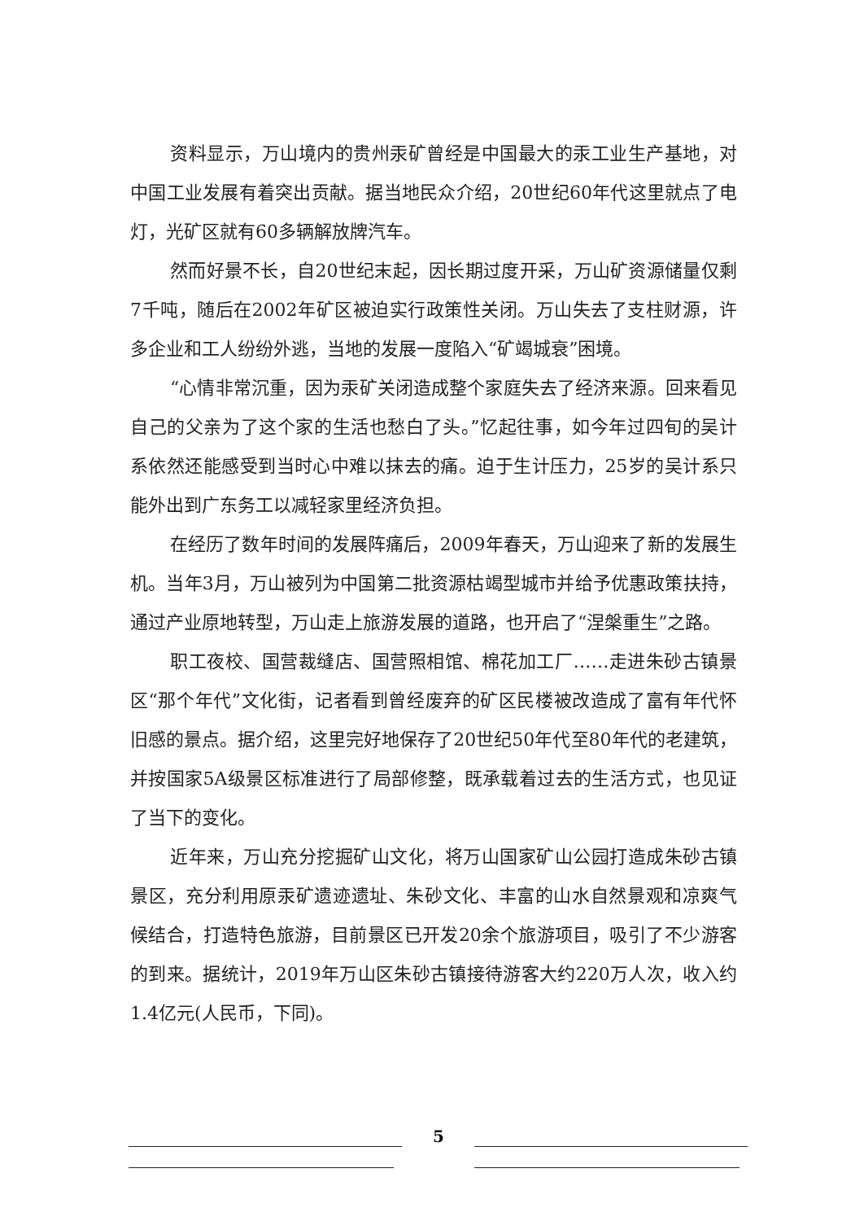资料显示，万山境内的贵州汞矿曾经是中国最大的汞工业生产基地，对中国工业发展有着突出贡献。据当地民众介绍，20世纪60年代这里就点了电灯，光矿区就有60多辆解放牌汽车。
然而好景不长，自20世纪末起，因长期过度开采，万山矿资源储量仅剩7千吨，随后在2002年矿区被迫实行政策性关闭。万山失去了支柱财源，许多企业和工人纷纷外逃，当地的发展一度陷入“矿竭城衰”困境。
“心情非常沉重，因为汞矿关闭造成整个家庭失去了经济来源。回来看见自己的父亲为了这个家的生活也愁白了头。”忆起往事，如今年过四旬的吴计系依然还能感受到当时心中难以抹去的痛。迫于生计压力，25岁的吴计系只能外出到广东务工以减轻家里经济负担。
在经历了数年时间的发展阵痛后，2009年春天，万山迎来了新的发展生机。当年3月，万山被列为中国第二批资源枯竭型城市并给予优惠政策扶持，通过产业原地转型，万山走上旅游发展的道路，也开启了“涅槃重生”之路。
职工夜校、国营裁缝店、国营照相馆、棉花加工厂……走进朱砂古镇景区“那个年代”文化街，记者看到曾经废弃的矿区民楼被改造成了富有年代怀旧感的景点。据介绍，这里完好地保存了20世纪50年代至80年代的老建筑，并按国家5A级景区标准进行了局部修整，既承载着过去的生活方式，也见证了当下的变化。
近年来，万山充分挖掘矿山文化，将万山国家矿山公园打造成朱砂古镇景区，充分利用原汞矿遗迹遗址、朱砂文化、丰富的山水自然景观和凉爽气候结合，打造特色旅游，目前景区已开发20余个旅游项目，吸引了不少游客的到来。据统计，2019年万山区朱砂古镇接待游客大约220万人次，收入约1.4亿元(人民币，下同)。
5